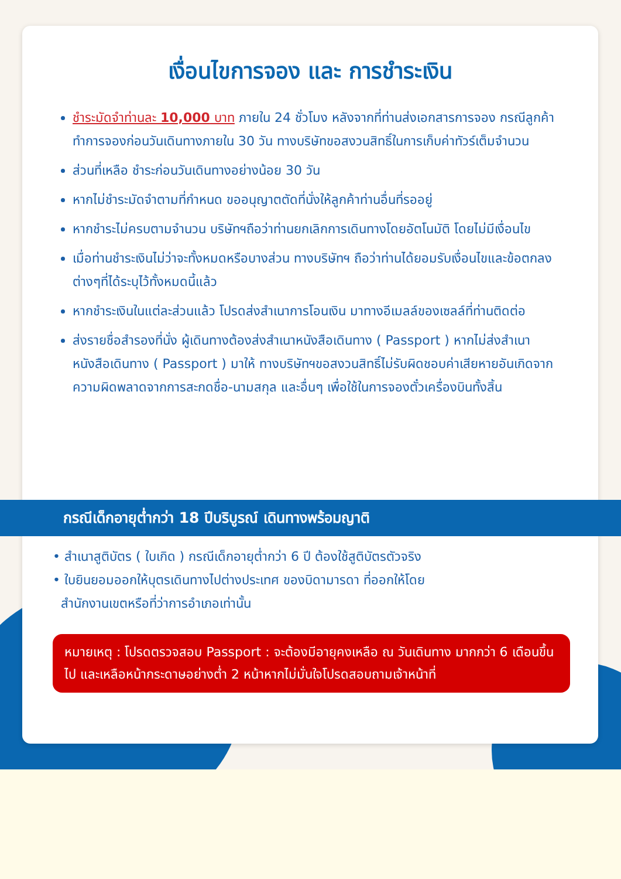เงื่อนไขการจอง และ การชำระเงิน
ชำระมัดจำท่านละ 10,000 บาท ภายใน 24 ชั่วโมง หลังจากที่ท่านส่งเอกสารการจอง กรณีลูกค้าทำการจองก่อนวันเดินทางภายใน 30 วัน ทางบริษัทขอสงวนสิทธิ์ในการเก็บค่าทัวร์เต็มจำนวน
ส่วนที่เหลือ ชำระก่อนวันเดินทางอย่างน้อย 30 วัน
หากไม่ชำระมัดจำตามที่กำหนด ขออนุญาตตัดที่นั่งให้ลูกค้าท่านอื่นที่รออยู่
หากชำระไม่ครบตามจำนวน บริษัทฯถือว่าท่านยกเลิกการเดินทางโดยอัตโนมัติ โดยไม่มีเงื่อนไข
เมื่อท่านชำระเงินไม่ว่าจะทั้งหมดหรือบางส่วน ทางบริษัทฯ ถือว่าท่านได้ยอมรับเงื่อนไขและข้อตกลงต่างๆที่ได้ระบุไว้ทั้งหมดนี้แล้ว
หากชำระเงินในแต่ละส่วนแล้ว โปรดส่งสำเนาการโอนเงิน มาทางอีเมลล์ของเซลล์ที่ท่านติดต่อ
ส่งรายชื่อสำรองที่นั่ง ผู้เดินทางต้องส่งสำเนาหนังสือเดินทาง ( Passport ) หากไม่ส่งสำเนาหนังสือเดินทาง ( Passport ) มาให้ ทางบริษัทฯขอสงวนสิทธิ์ไม่รับผิดชอบค่าเสียหายอันเกิดจากความผิดพลาดจากการสะกดชื่อ-นามสกุล และอื่นๆ เพื่อใช้ในการจองตั๋วเครื่องบินทั้งสิ้น
กรณีเด็กอายุต่ำกว่า 18 ปีบริบูรณ์ เดินทางพร้อมญาติ
• สำเนาสูติบัตร ( ใบเกิด ) กรณีเด็กอายุต่ำกว่า 6 ปี ต้องใช้สูติบัตรตัวจริง
• ใบยินยอมออกให้บุตรเดินทางไปต่างประเทศ ของบิดามารดา ที่ออกให้โดย
สำนักงานเขตหรือที่ว่าการอำเภอเท่านั้น
หมายเหตุ : โปรดตรวจสอบ Passport : จะต้องมีอายุคงเหลือ ณ วันเดินทาง มากกว่า 6 เดือนขึ้นไป และเหลือหน้ากระดาษอย่างต่ำ 2 หน้าหากไม่มั่นใจโปรดสอบถามเจ้าหน้าที่